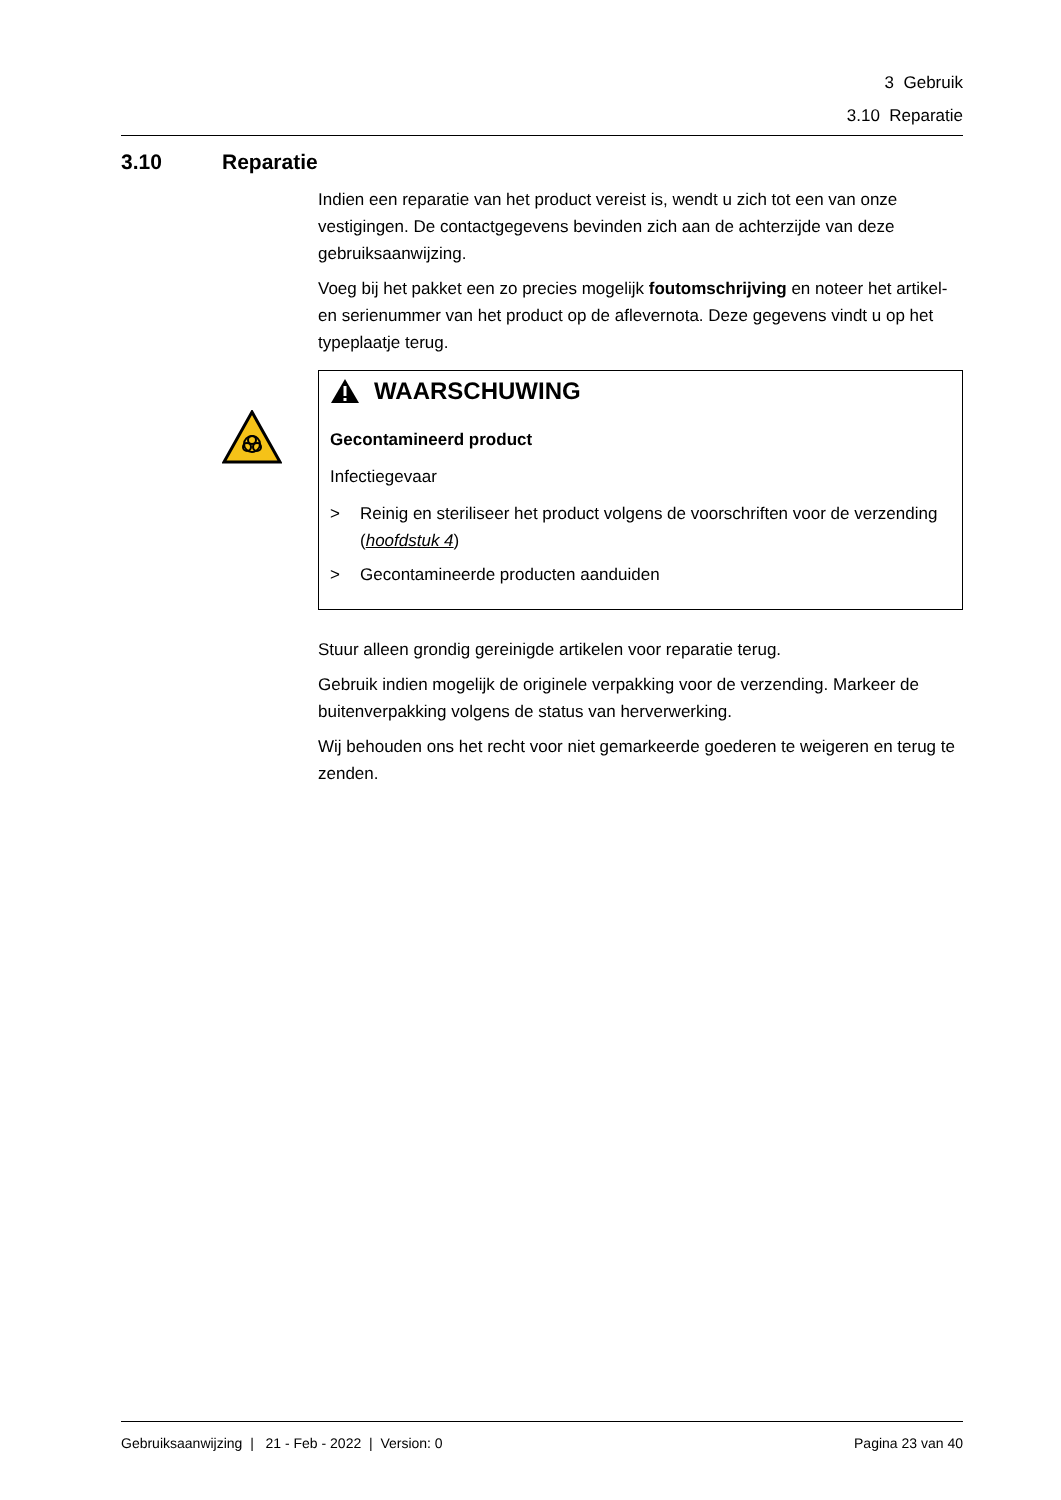3 Gebruik
3.10 Reparatie
3.10 Reparatie
Indien een reparatie van het product vereist is, wendt u zich tot een van onze vestigingen. De contactgegevens bevinden zich aan de achterzijde van deze gebruiksaanwijzing.
Voeg bij het pakket een zo precies mogelijk foutomschrijving en noteer het artikel- en serienummer van het product op de aflevernota. Deze gegevens vindt u op het typeplaatje terug.
WAARSCHUWING
Gecontamineerd product
Infectiegevaar
> Reinig en steriliseer het product volgens de voorschriften voor de verzending (hoofdstuk 4)
> Gecontamineerde producten aanduiden
Stuur alleen grondig gereinigde artikelen voor reparatie terug.
Gebruik indien mogelijk de originele verpakking voor de verzending. Markeer de buitenverpakking volgens de status van herverwerking.
Wij behouden ons het recht voor niet gemarkeerde goederen te weigeren en terug te zenden.
Gebruiksaanwijzing | 21 - Feb - 2022 | Version: 0 Pagina 23 van 40